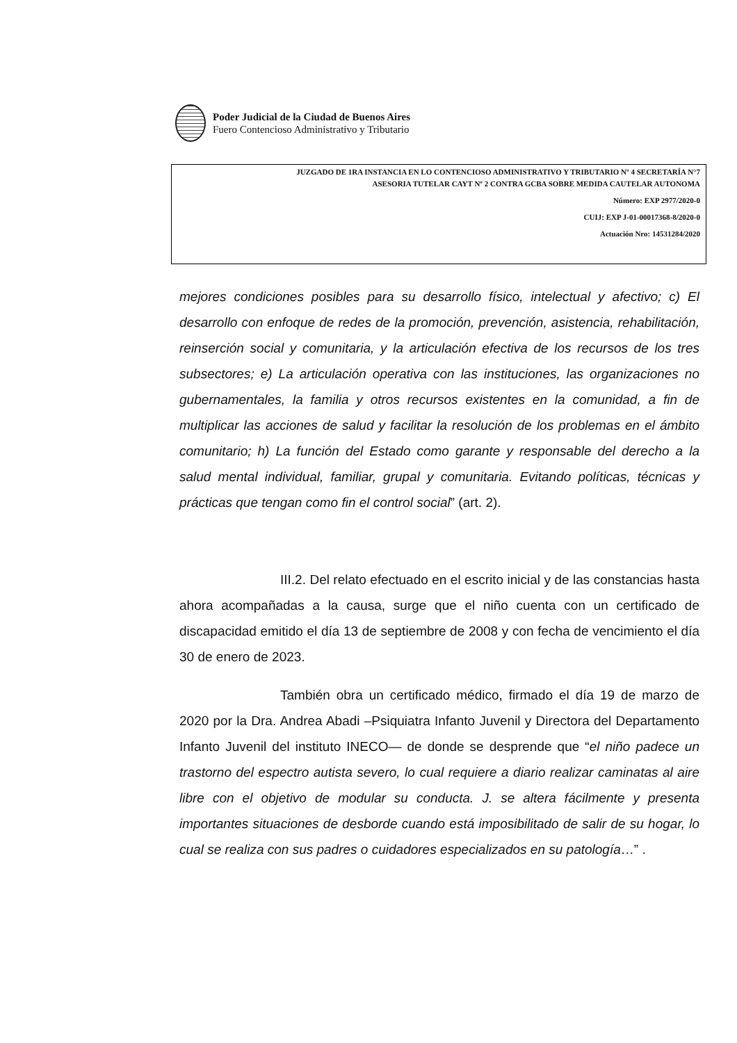Poder Judicial de la Ciudad de Buenos Aires
Fuero Contencioso Administrativo y Tributario
JUZGADO DE 1RA INSTANCIA EN LO CONTENCIOSO ADMINISTRATIVO Y TRIBUTARIO Nº 4 SECRETARÍA N°7
ASESORIA TUTELAR CAYT Nº 2 CONTRA GCBA SOBRE MEDIDA CAUTELAR AUTONOMA
Número: EXP 2977/2020-0
CUIJ: EXP J-01-00017368-8/2020-0
Actuación Nro: 14531284/2020
mejores condiciones posibles para su desarrollo físico, intelectual y afectivo; c) El desarrollo con enfoque de redes de la promoción, prevención, asistencia, rehabilitación, reinserción social y comunitaria, y la articulación efectiva de los recursos de los tres subsectores; e) La articulación operativa con las instituciones, las organizaciones no gubernamentales, la familia y otros recursos existentes en la comunidad, a fin de multiplicar las acciones de salud y facilitar la resolución de los problemas en el ámbito comunitario; h) La función del Estado como garante y responsable del derecho a la salud mental individual, familiar, grupal y comunitaria. Evitando políticas, técnicas y prácticas que tengan como fin el control social” (art. 2).
III.2. Del relato efectuado en el escrito inicial y de las constancias hasta ahora acompañadas a la causa, surge que el niño cuenta con un certificado de discapacidad emitido el día 13 de septiembre de 2008 y con fecha de vencimiento el día 30 de enero de 2023.
También obra un certificado médico, firmado el día 19 de marzo de 2020 por la Dra. Andrea Abadi –Psiquiatra Infanto Juvenil y Directora del Departamento Infanto Juvenil del instituto INECO— de donde se desprende que “el niño padece un trastorno del espectro autista severo, lo cual requiere a diario realizar caminatas al aire libre con el objetivo de modular su conducta. J. se altera fácilmente y presenta importantes situaciones de desborde cuando está imposibilitado de salir de su hogar, lo cual se realiza con sus padres o cuidadores especializados en su patología…” .